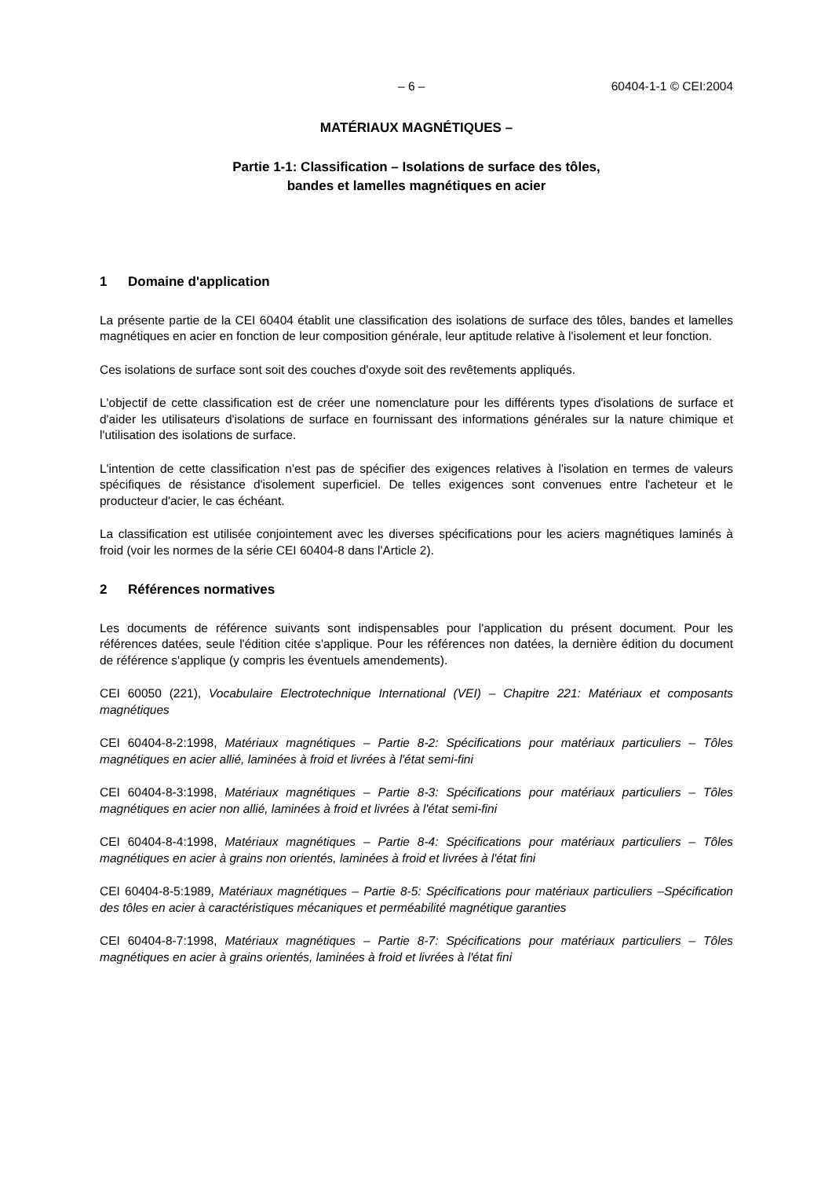– 6 – 60404-1-1 © CEI:2004
MATÉRIAUX MAGNÉTIQUES –
Partie 1-1: Classification – Isolations de surface des tôles,
bandes et lamelles magnétiques en acier
1 Domaine d'application
La présente partie de la CEI 60404 établit une classification des isolations de surface des tôles, bandes et lamelles magnétiques en acier en fonction de leur composition générale, leur aptitude relative à l'isolement et leur fonction.
Ces isolations de surface sont soit des couches d'oxyde soit des revêtements appliqués.
L'objectif de cette classification est de créer une nomenclature pour les différents types d'isolations de surface et d'aider les utilisateurs d'isolations de surface en fournissant des informations générales sur la nature chimique et l'utilisation des isolations de surface.
L'intention de cette classification n'est pas de spécifier des exigences relatives à l'isolation en termes de valeurs spécifiques de résistance d'isolement superficiel. De telles exigences sont convenues entre l'acheteur et le producteur d'acier, le cas échéant.
La classification est utilisée conjointement avec les diverses spécifications pour les aciers magnétiques laminés à froid (voir les normes de la série CEI 60404-8 dans l'Article 2).
2 Références normatives
Les documents de référence suivants sont indispensables pour l'application du présent document. Pour les références datées, seule l'édition citée s'applique. Pour les références non datées, la dernière édition du document de référence s'applique (y compris les éventuels amendements).
CEI 60050 (221), Vocabulaire Electrotechnique International (VEI) – Chapitre 221: Matériaux et composants magnétiques
CEI 60404-8-2:1998, Matériaux magnétiques – Partie 8-2: Spécifications pour matériaux particuliers – Tôles magnétiques en acier allié, laminées à froid et livrées à l'état semi-fini
CEI 60404-8-3:1998, Matériaux magnétiques – Partie 8-3: Spécifications pour matériaux particuliers – Tôles magnétiques en acier non allié, laminées à froid et livrées à l'état semi-fini
CEI 60404-8-4:1998, Matériaux magnétiques – Partie 8-4: Spécifications pour matériaux particuliers – Tôles magnétiques en acier à grains non orientés, laminées à froid et livrées à l'état fini
CEI 60404-8-5:1989, Matériaux magnétiques – Partie 8-5: Spécifications pour matériaux particuliers –Spécification des tôles en acier à caractéristiques mécaniques et perméabilité magnétique garanties
CEI 60404-8-7:1998, Matériaux magnétiques – Partie 8-7: Spécifications pour matériaux particuliers – Tôles magnétiques en acier à grains orientés, laminées à froid et livrées à l'état fini